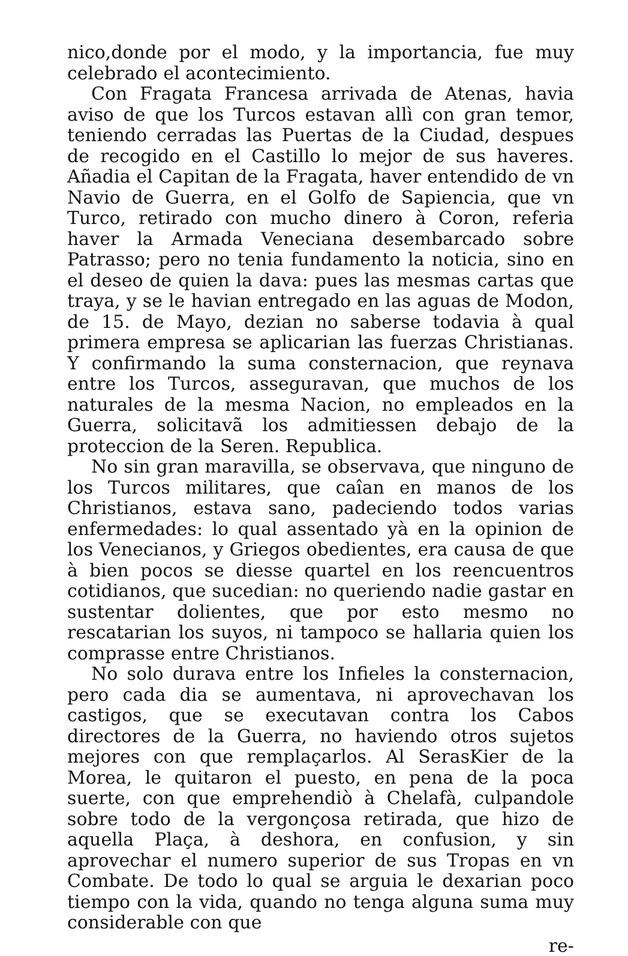nico,donde por el modo, y la importancia, fue muy celebrado el acontecimiento.
Con Fragata Francesa arrivada de Atenas, havia aviso de que los Turcos estavan allì con gran temor, teniendo cerradas las Puertas de la Ciudad, despues de recogido en el Castillo lo mejor de sus haveres. Añadia el Capitan de la Fragata, haver entendido de vn Navio de Guerra, en el Golfo de Sapiencia, que vn Turco, retirado con mucho dinero à Coron, referia haver la Armada Veneciana desembarcado sobre Patrasso; pero no tenia fundamento la noticia, sino en el deseo de quien la dava: pues las mesmas cartas que traya, y se le havian entregado en las aguas de Modon, de 15. de Mayo, dezian no saberse todavia à qual primera empresa se aplicarian las fuerzas Christianas. Y confirmando la suma consternacion, que reynava entre los Turcos, asseguravan, que muchos de los naturales de la mesma Nacion, no empleados en la Guerra, solicitavã los admitiessen debajo de la proteccion de la Seren. Republica.
No sin gran maravilla, se observava, que ninguno de los Turcos militares, que caîan en manos de los Christianos, estava sano, padeciendo todos varias enfermedades: lo qual assentado yà en la opinion de los Venecianos, y Griegos obedientes, era causa de que à bien pocos se diesse quartel en los reencuentros cotidianos, que sucedian: no queriendo nadie gastar en sustentar dolientes, que por esto mesmo no rescatarian los suyos, ni tampoco se hallaria quien los comprasse entre Christianos.
No solo durava entre los Infieles la consternacion, pero cada dia se aumentava, ni aprovechavan los castigos, que se executavan contra los Cabos directores de la Guerra, no haviendo otros sujetos mejores con que remplaçarlos. Al SerasKier de la Morea, le quitaron el puesto, en pena de la poca suerte, con que emprehendiò à Chelafà, culpandole sobre todo de la vergonçosa retirada, que hizo de aquella Plaça, à deshora, en confusion, y sin aprovechar el numero superior de sus Tropas en vn Combate. De todo lo qual se arguia le dexarian poco tiempo con la vida, quando no tenga alguna suma muy considerable con que
re-